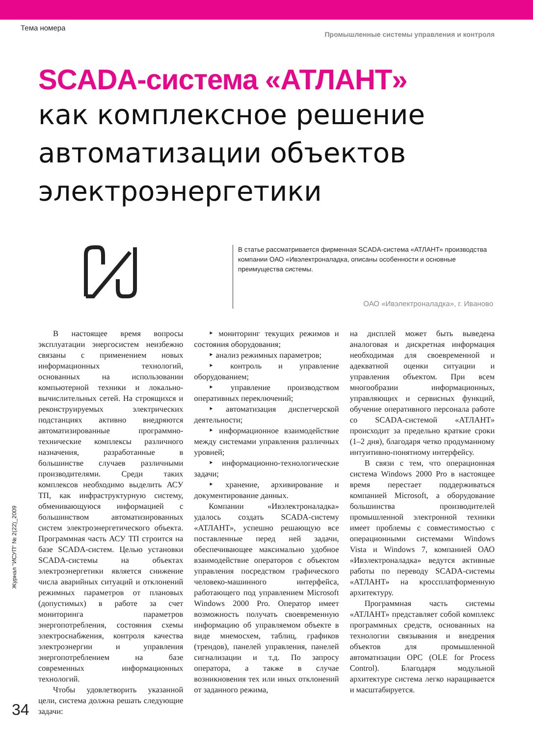Тема номера Промышленные системы управления и контроля
SCADA-система «АТЛАНТ»
как комплексное решение
автоматизации объектов
электроэнергетики
В статье рассматривается фирменная SCADA-система «АТЛАНТ» производства компании ОАО «Ивэлектроналадка, описаны особенности и основные преимущества системы.
ОАО «Ивэлектроналадка», г. Иваново
В настоящее время вопросы эксплуатации энергосистем неизбежно связаны с применением новых информационных технологий, основанных на использовании компьютерной техники и локально-вычислительных сетей. На строящихся и реконструируемых электрических подстанциях активно внедряются автоматизированные программно-технические комплексы различного назначения, разработанные в большинстве случаев различными производителями. Среди таких комплексов необходимо выделить АСУ ТП, как инфраструктурную систему, обменивающуюся информацией с большинством автоматизированных систем электроэнергетического объекта. Программная часть АСУ ТП строится на базе SCADA-систем. Целью установки SCADA-системы на объектах электроэнергетики является снижение числа аварийных ситуаций и отклонений режимных параметров от плановых (допустимых) в работе за счет мониторинга параметров энергопотребления, состояния схемы электроснабжения, контроля качества электроэнергии и управления энергопотреблением на базе современных информационных технологий.
Чтобы удовлетворить указанной цели, система должна решать следующие задачи:
‣ мониторинг текущих режимов и состояния оборудования;
‣ анализ режимных параметров;
‣ контроль и управление оборудованием;
‣ управление производством оперативных переключений;
‣ автоматизация диспетчерской деятельности;
‣ информационное взаимодействие между системами управления различных уровней;
‣ информационно-технологические задачи;
‣ хранение, архивирование и документирование данных.
Компании «Ивэлектроналадка» удалось создать SCADA-систему «АТЛАНТ», успешно решающую все поставленные перед ней задачи, обеспечивающее максимально удобное взаимодействие операторов с объектом управления посредством графического человеко-машинного интерфейса, работающего под управлением Microsoft Windows 2000 Pro. Оператор имеет возможность получать своевременную информацию об управляемом объекте в виде мнемосхем, таблиц, графиков (трендов), панелей управления, панелей сигнализации и т.д. По запросу оператора, а также в случае возникновения тех или иных отклонений от заданного режима,
на дисплей может быть выведена аналоговая и дискретная информация необходимая для своевременной и адекватной оценки ситуации и управления объектом. При всем многообразии информационных, управляющих и сервисных функций, обучение оперативного персонала работе со SCADA-системой «АТЛАНТ» происходит за предельно краткие сроки (1–2 дня), благодаря четко продуманному интуитивно-понятному интерфейсу.
В связи с тем, что операционная система Windows 2000 Pro в настоящее время перестает поддерживаться компанией Microsoft, а оборудование большинства производителей промышленной электронной техники имеет проблемы с совместимостью с операционными системами Windows Vista и Windows 7, компанией ОАО «Ивэлектроналадка» ведутся активные работы по переводу SCADA-системы «АТЛАНТ» на кроссплатформенную архитектуру.
Программная часть системы «АТЛАНТ» представляет собой комплекс программных средств, основанных на технологии связывания и внедрения объектов для промышленной автоматизации OPC (OLE for Process Control). Благодаря модульной архитектуре система легко наращивается и масштабируется.
Журнал "ИСУП" № 2(22)_2009
34